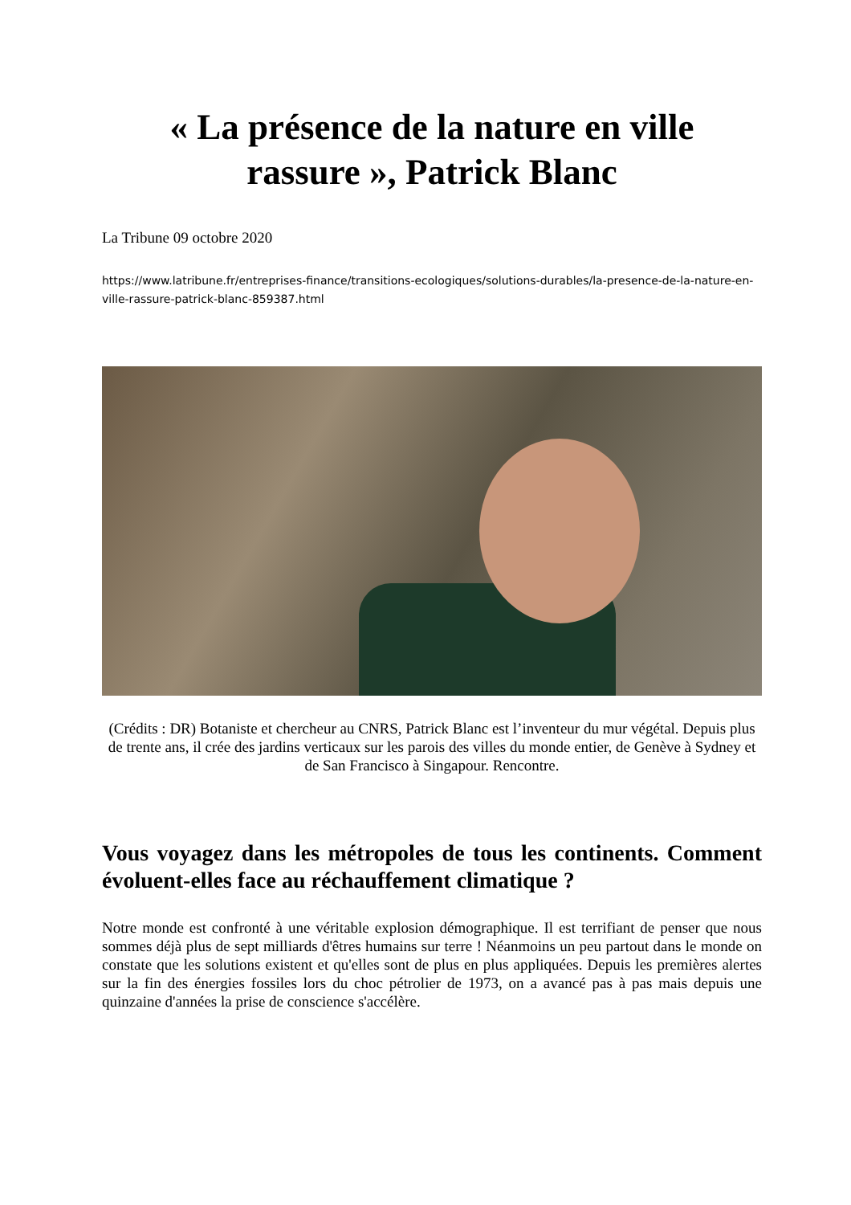« La présence de la nature en ville
rassure », Patrick Blanc
La Tribune 09 octobre 2020
https://www.latribune.fr/entreprises-finance/transitions-ecologiques/solutions-durables/la-presence-de-la-nature-en-ville-rassure-patrick-blanc-859387.html
(Crédits : DR) Botaniste et chercheur au CNRS, Patrick Blanc est l’inventeur du mur végétal. Depuis plus de trente ans, il crée des jardins verticaux sur les parois des villes du monde entier, de Genève à Sydney et de San Francisco à Singapour. Rencontre.
Vous voyagez dans les métropoles de tous les continents. Comment évoluent-elles face au réchauffement climatique ?
Notre monde est confronté à une véritable explosion démographique. Il est terrifiant de penser que nous sommes déjà plus de sept milliards d'êtres humains sur terre ! Néanmoins un peu partout dans le monde on constate que les solutions existent et qu'elles sont de plus en plus appliquées. Depuis les premières alertes sur la fin des énergies fossiles lors du choc pétrolier de 1973, on a avancé pas à pas mais depuis une quinzaine d'années la prise de conscience s'accélère.